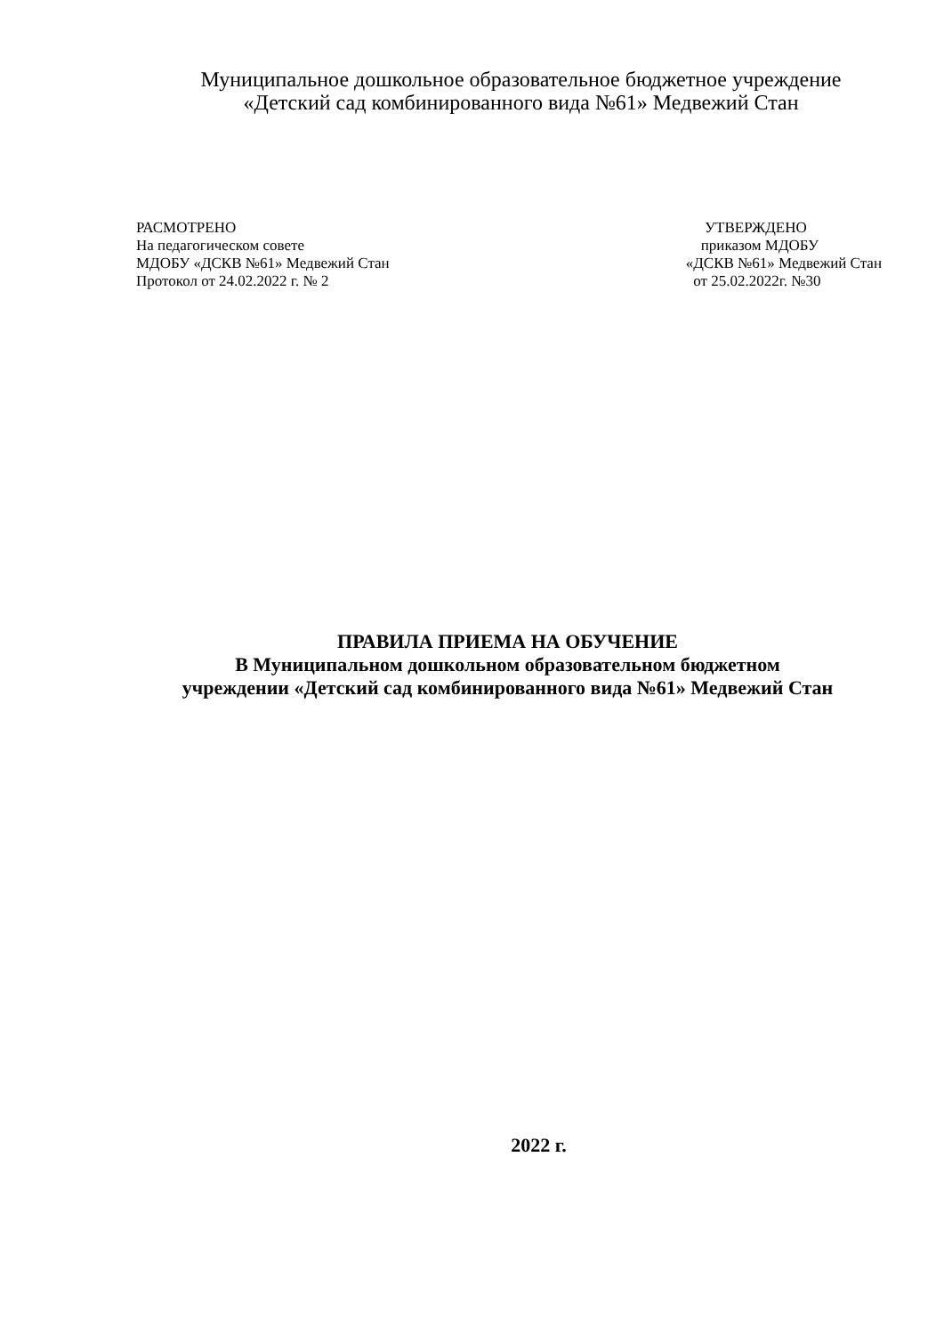Муниципальное дошкольное образовательное бюджетное учреждение
«Детский сад комбинированного вида №61» Медвежий Стан
РАСМОТРЕНО
На педагогическом совете
МДОБУ «ДСКВ №61» Медвежий Стан
Протокол от 24.02.2022 г. № 2
УТВЕРЖДЕНО
приказом МДОБУ
«ДСКВ №61» Медвежий Стан
от 25.02.2022г. №30
ПРАВИЛА ПРИЕМА НА ОБУЧЕНИЕ
В Муниципальном дошкольном образовательном бюджетном
учреждении «Детский сад комбинированного вида №61» Медвежий Стан
2022 г.